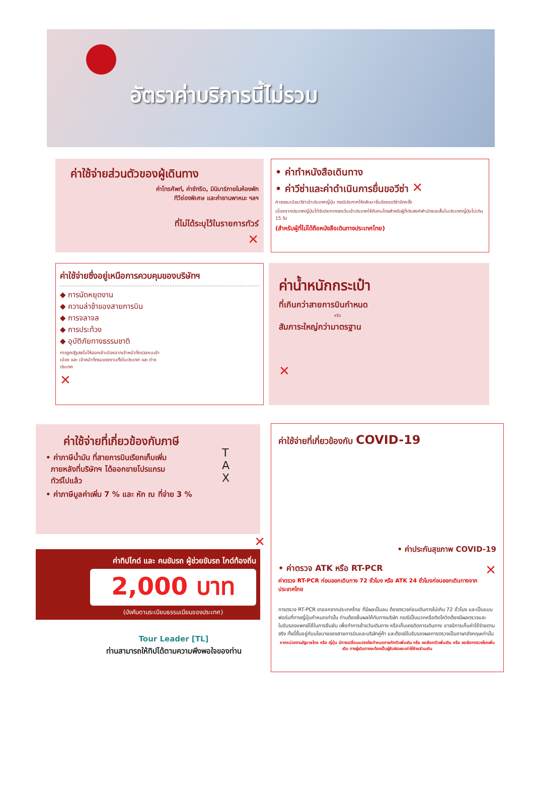อัตราค่าบริการนี้ไม่รวม
ค่าใช้จ่ายส่วนตัวของผู้เดินทาง
ค่าโทรศัพท์, ค่าซักรีด, มินิบาร์ภายในห้องพัก
ทีวีช่องพิเศษ และค่ายานพาหนะ ฯลฯ
ที่ไม่ได้ระบุไว้ในรายการทัวร์
✕
• ค่าทำหนังสือเดินทาง
• ค่าวีซ่าและค่าดำเนินการยื่นขอวีซ่า ✕
ค่าธรรมเนียมวีซ่าเข้าประเทศญี่ปุ่น กรณีประกาศให้กลับมายื่นร้องขอวีซ่าอีกครั้ง
เนื่องจากประเทศญี่ปุ่นได้รับประกาศยกเว้นเข้าประเทศให้กับคนไทยสำหรับผู้ที่ประสงค์พำนักระยะสั้นในประเทศญี่ปุ่นไม่เกิน 15 วัน
(สำหรับผู้ที่ไม่ได้ถือหนังสือเดินทางประเทศไทย)
ค่าใช้จ่ายซึ่งอยู่เหนือการควบคุมของบริษัทฯ
◆ การนัดหยุดงาน
◆ ความล่าช้าของสายการบิน
◆ การจลาจล
◆ การประท้วง
◆ อุบัติภัยทางธรรมชาติ
การถูกปฏิเสธไม่ให้ออกเข้าเมืองจากเจ้าหน้าที่ตรวจคนเข้าเมือง และ เจ้าหน้าที่กรมแรงงานทั้งในประเทศ และ ต่างประเทศ
✕
ค่าน้ำหนักกระเป๋า
ที่เกินกว่าสายการบินกำหนด
หรือ
สัมภาระใหญ่กว่ามาตรฐาน
✕
ค่าใช้จ่ายที่เกี่ยวข้องกับภาษี
• ค่าภาษีน้ำมัน ที่สายการบินเรียกเก็บเพิ่ม
ภายหลังที่บริษัทฯ ได้ออกขายโปรแกรม
ทัวร์ไปแล้ว
• ค่าภาษีมูลค่าเพิ่ม 7 % และ หัก ณ ที่จ่าย 3 %
T
A
X
✕
ค่าทิปไกด์ และ คนขับรถ ผู้ช่วยขับรถ ไกด์ท้องถิ่น
2,000 บาท
(บังคับตามระเบียบธรรมเนียมของประเทศ)
Tour Leader [TL]
ท่านสามารถให้ทิปได้ตามความพึงพอใจของท่าน
ค่าใช้จ่ายที่เกี่ยวข้องกับ COVID-19
• ค่าประกันสุขภาพ COVID-19
• ค่าตรวจ ATK หรือ RT-PCR ✕
ค่าตรวจ RT-PCR ก่อนออกเดินทาง 72 ชั่วโมง หรือ ATK 24 ชั่วโมงก่อนออกเดินทางจากประเทศไทย
การตรวจ RT-PCR ขาออกจากประเทศไทย ที่มีผลเป็นลบ ต้องตรวจก่อนเดินทางไม่เกิน 72 ชั่วโมง และเป็นแบบฟอร์มที่ทางญี่ปุ่นกำหนดเท่านั้น ท่านต้องยื่นผลให้กับทางบริษัท กรณีเป็นบวกหรือติดโควิดต้องมีผลตรวจและใบรับรองแพทย์ใช้ในการยืนยัน เพื่อทำการย้ายวันเดินทาง หรือเก็บเครดิตการเดินทาง อาจมีการเก็บค่าใช้จ่ายตามจริง ทั้งนี้ขึ้นอยู่กับนโยบายของสายการบินและบริษัทคู่ค้า และต้องมีใบรับรองผลการตรวจเป็นภาษาอังกฤษเท่านั้น
หากหน่วยงานรัฐบาลไทย หรือ ญี่ปุ่น มีการเปลี่ยนแปลงข้อกำหนดการกักตัวเพิ่มเติม หรือ ขอเรียกตัวเพิ่มเติม หรือ ขอเรียกตรวจโรคเพิ่มเติม ทางผู้เดินทางจะต้องเป็นผู้รับผิดชอบค่าใช้จ่ายส่วนเกิน